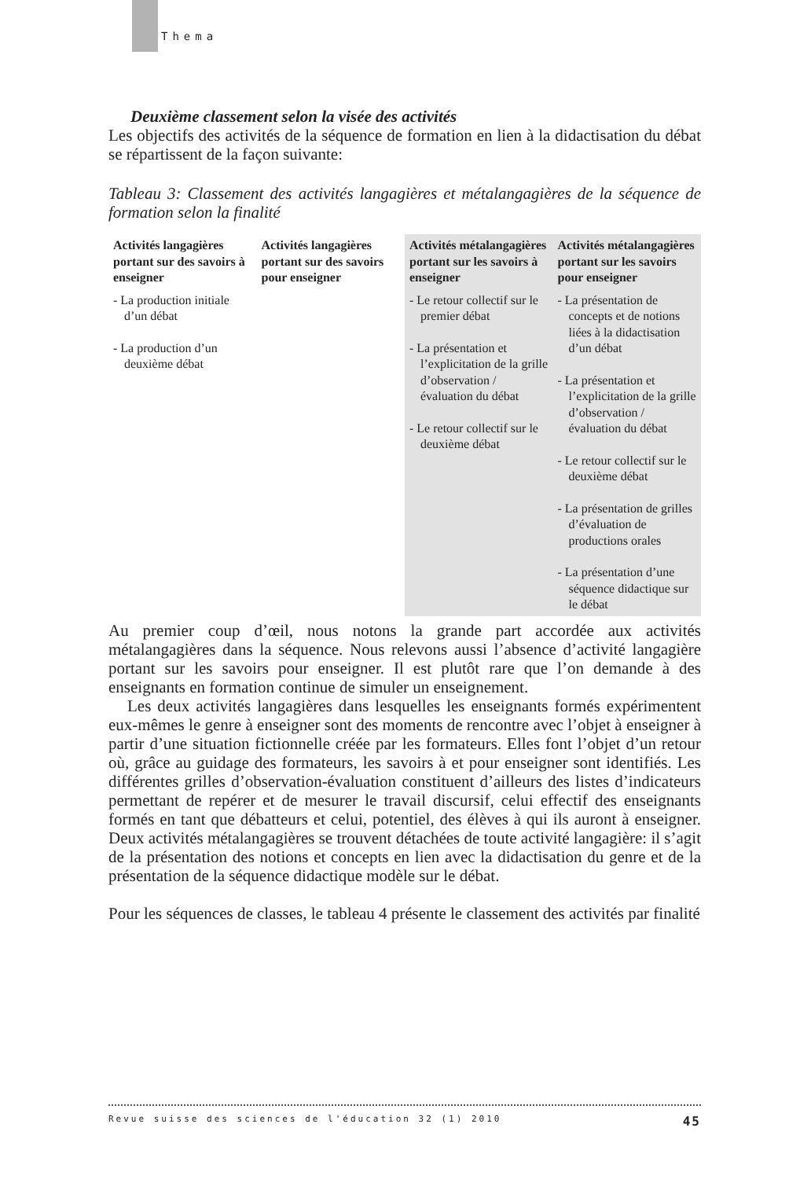Thema
Deuxième classement selon la visée des activités
Les objectifs des activités de la séquence de formation en lien à la didactisation du débat se répartissent de la façon suivante:
Tableau 3: Classement des activités langagières et métalangagières de la séquence de formation selon la finalité
| Activités langagières portant sur des savoirs à enseigner | Activités langagières portant sur des savoirs pour enseigner | Activités métalangagières portant sur les savoirs à enseigner | Activités métalangagières portant sur les savoirs pour enseigner |
| --- | --- | --- | --- |
| - La production initiale d’un débat - La production d’un deuxième débat | | - Le retour collectif sur le premier débat - La présentation et l’explicitation de la grille d’observation / évaluation du débat - Le retour collectif sur le deuxième débat | - La présentation de concepts et de notions liées à la didactisation d’un débat - La présentation et l’explicitation de la grille d’observation / évaluation du débat - Le retour collectif sur le deuxième débat - La présentation de grilles d’évaluation de productions orales - La présentation d’une séquence didactique sur le débat |
Au premier coup d’œil, nous notons la grande part accordée aux activités métalangagières dans la séquence. Nous relevons aussi l’absence d’activité langagière portant sur les savoirs pour enseigner. Il est plutôt rare que l’on demande à des enseignants en formation continue de simuler un enseignement.
Les deux activités langagières dans lesquelles les enseignants formés expérimentent eux-mêmes le genre à enseigner sont des moments de rencontre avec l’objet à enseigner à partir d’une situation fictionnelle créée par les formateurs. Elles font l’objet d’un retour où, grâce au guidage des formateurs, les savoirs à et pour enseigner sont identifiés. Les différentes grilles d’observation-évaluation constituent d’ailleurs des listes d’indicateurs permettant de repérer et de mesurer le travail discursif, celui effectif des enseignants formés en tant que débatteurs et celui, potentiel, des élèves à qui ils auront à enseigner. Deux activités métalangagières se trouvent détachées de toute activité langagière: il s’agit de la présentation des notions et concepts en lien avec la didactisation du genre et de la présentation de la séquence didactique modèle sur le débat.
Pour les séquences de classes, le tableau 4 présente le classement des activités par finalité
Revue suisse des sciences de l'éducation 32 (1) 2010 45